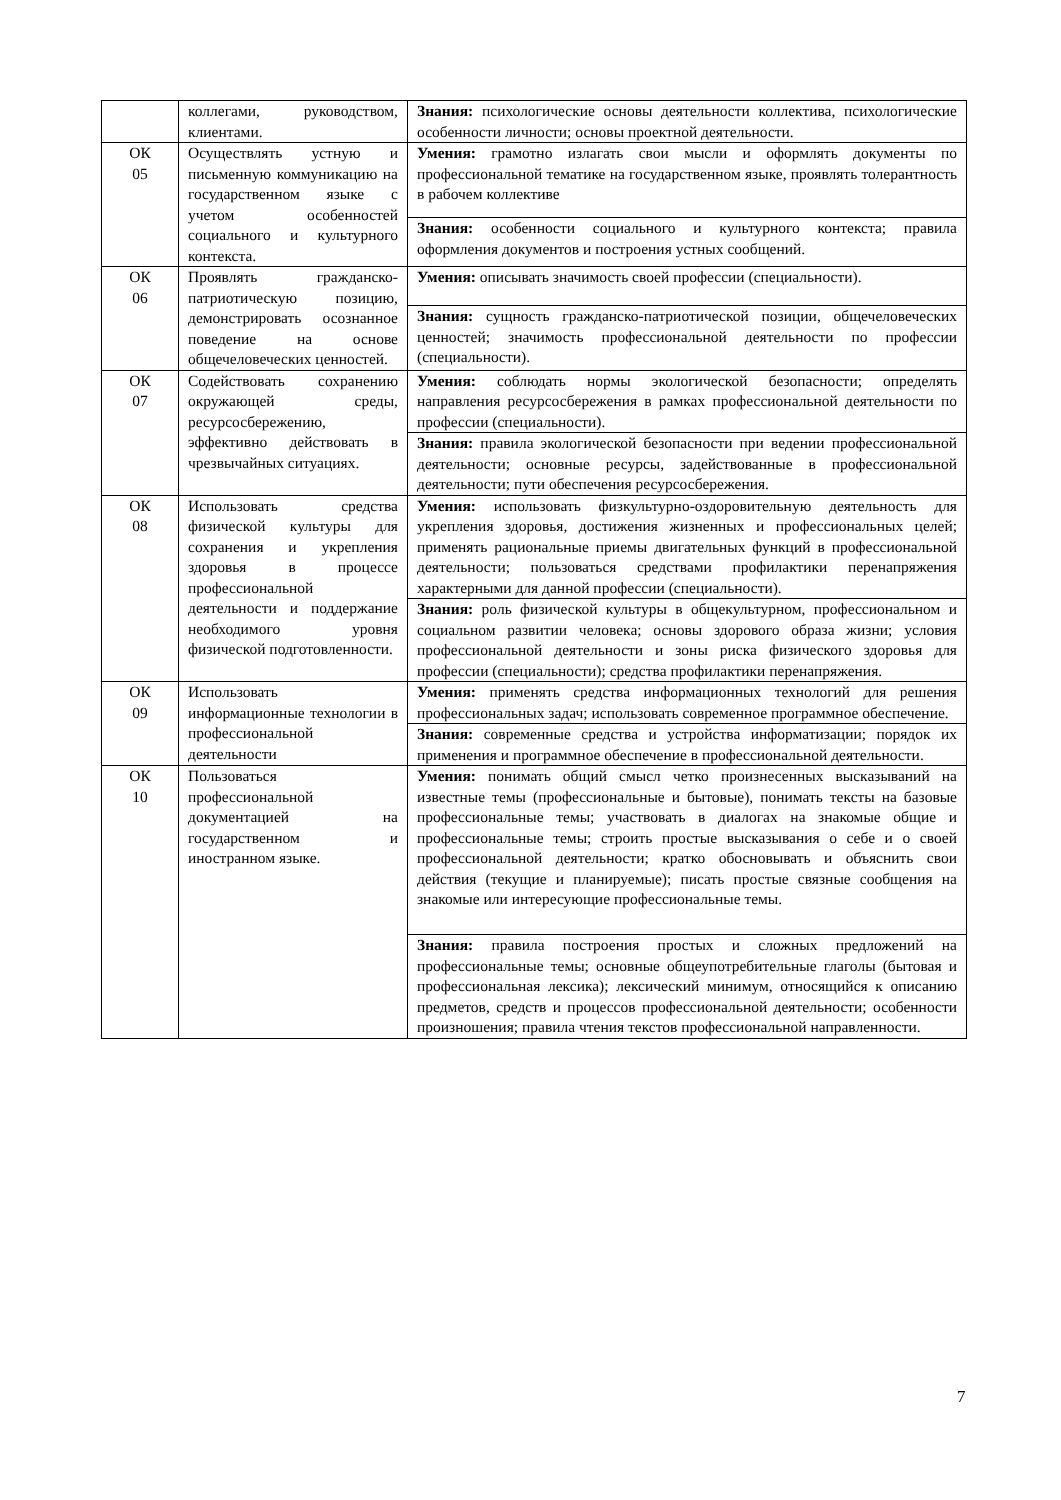| | коллегами, руководством, клиентами. | Знания: психологические основы деятельности коллектива, психологические особенности личности; основы проектной деятельности. |
| ОК 05 | Осуществлять устную и письменную коммуникацию на государственном языке с учетом особенностей социального и культурного контекста. | Умения: грамотно излагать свои мысли и оформлять документы по профессиональной тематике на государственном языке, проявлять толерантность в рабочем коллективе |
| | | Знания: особенности социального и культурного контекста; правила оформления документов и построения устных сообщений. |
| ОК 06 | Проявлять гражданско-патриотическую позицию, демонстрировать осознанное поведение на основе общечеловеческих ценностей. | Умения: описывать значимость своей профессии (специальности). |
| | | Знания: сущность гражданско-патриотической позиции, общечеловеческих ценностей; значимость профессиональной деятельности по профессии (специальности). |
| ОК 07 | Содействовать сохранению окружающей среды, ресурсосбережению, эффективно действовать в чрезвычайных ситуациях. | Умения: соблюдать нормы экологической безопасности; определять направления ресурсосбережения в рамках профессиональной деятельности по профессии (специальности). |
| | | Знания: правила экологической безопасности при ведении профессиональной деятельности; основные ресурсы, задействованные в профессиональной деятельности; пути обеспечения ресурсосбережения. |
| ОК 08 | Использовать средства физической культуры для сохранения и укрепления здоровья в процессе профессиональной деятельности и поддержание необходимого уровня физической подготовленности. | Умения: использовать физкультурно-оздоровительную деятельность для укрепления здоровья, достижения жизненных и профессиональных целей; применять рациональные приемы двигательных функций в профессиональной деятельности; пользоваться средствами профилактики перенапряжения характерными для данной профессии (специальности). |
| | | Знания: роль физической культуры в общекультурном, профессиональном и социальном развитии человека; основы здорового образа жизни; условия профессиональной деятельности и зоны риска физического здоровья для профессии (специальности); средства профилактики перенапряжения. |
| ОК 09 | Использовать информационные технологии в профессиональной деятельности | Умения: применять средства информационных технологий для решения профессиональных задач; использовать современное программное обеспечение. |
| | | Знания: современные средства и устройства информатизации; порядок их применения и программное обеспечение в профессиональной деятельности. |
| ОК 10 | Пользоваться профессиональной документацией на государственном и иностранном языке. | Умения: понимать общий смысл четко произнесенных высказываний на известные темы (профессиональные и бытовые), понимать тексты на базовые профессиональные темы; участвовать в диалогах на знакомые общие и профессиональные темы; строить простые высказывания о себе и о своей профессиональной деятельности; кратко обосновывать и объяснить свои действия (текущие и планируемые); писать простые связные сообщения на знакомые или интересующие профессиональные темы. |
| | | Знания: правила построения простых и сложных предложений на профессиональные темы; основные общеупотребительные глаголы (бытовая и профессиональная лексика); лексический минимум, относящийся к описанию предметов, средств и процессов профессиональной деятельности; особенности произношения; правила чтения текстов профессиональной направленности. |
7